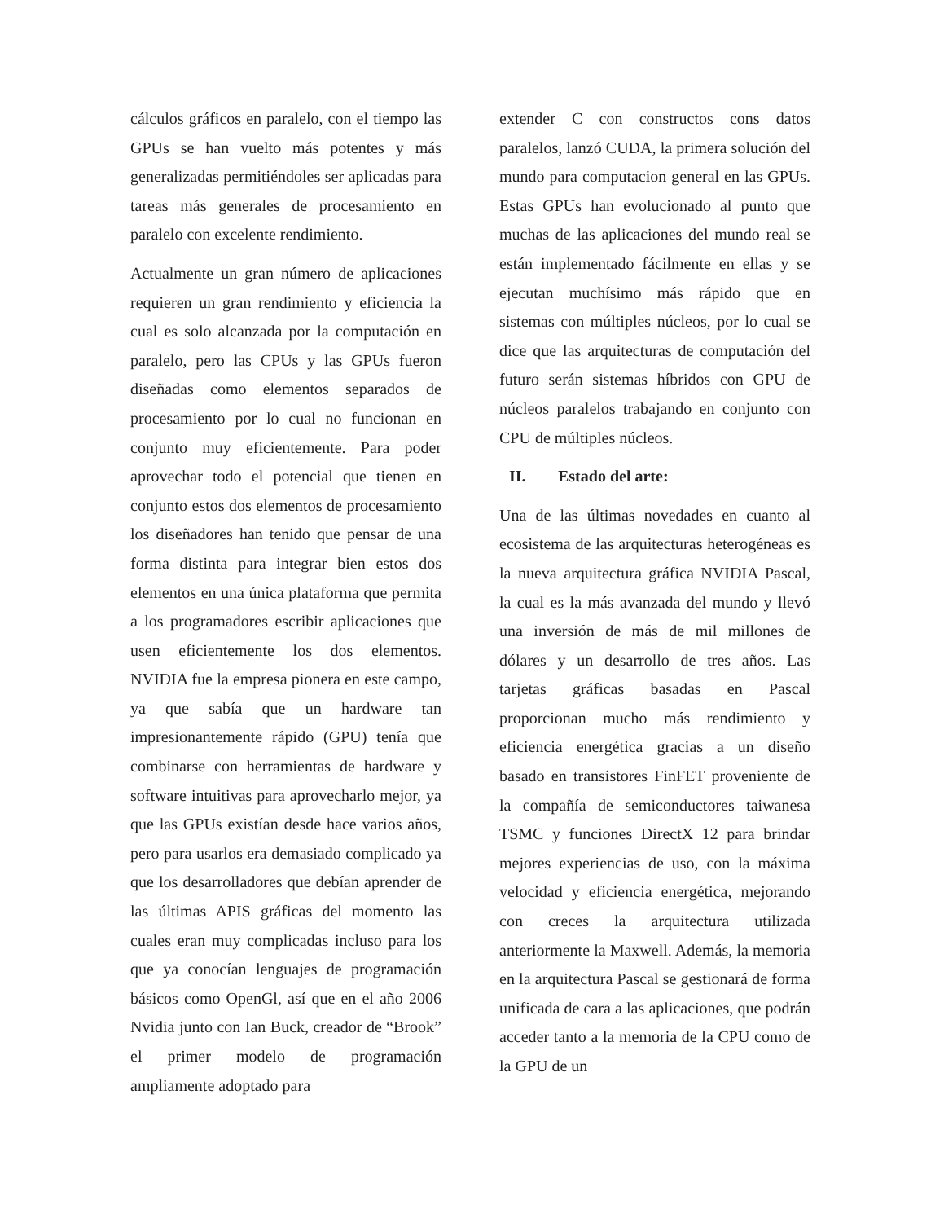cálculos gráficos en paralelo, con el tiempo las GPUs se han vuelto más potentes y más generalizadas permitiéndoles ser aplicadas para tareas más generales de procesamiento en paralelo con excelente rendimiento.
Actualmente un gran número de aplicaciones requieren un gran rendimiento y eficiencia la cual es solo alcanzada por la computación en paralelo, pero las CPUs y las GPUs fueron diseñadas como elementos separados de procesamiento por lo cual no funcionan en conjunto muy eficientemente. Para poder aprovechar todo el potencial que tienen en conjunto estos dos elementos de procesamiento los diseñadores han tenido que pensar de una forma distinta para integrar bien estos dos elementos en una única plataforma que permita a los programadores escribir aplicaciones que usen eficientemente los dos elementos. NVIDIA fue la empresa pionera en este campo, ya que sabía que un hardware tan impresionantemente rápido (GPU) tenía que combinarse con herramientas de hardware y software intuitivas para aprovecharlo mejor, ya que las GPUs existían desde hace varios años, pero para usarlos era demasiado complicado ya que los desarrolladores que debían aprender de las últimas APIS gráficas del momento las cuales eran muy complicadas incluso para los que ya conocían lenguajes de programación básicos como OpenGl, así que en el año 2006 Nvidia junto con Ian Buck, creador de “Brook” el primer modelo de programación ampliamente adoptado para
extender C con constructos cons datos paralelos, lanzó CUDA, la primera solución del mundo para computacion general en las GPUs. Estas GPUs han evolucionado al punto que muchas de las aplicaciones del mundo real se están implementado fácilmente en ellas y se ejecutan muchísimo más rápido que en sistemas con múltiples núcleos, por lo cual se dice que las arquitecturas de computación del futuro serán sistemas híbridos con GPU de núcleos paralelos trabajando en conjunto con CPU de múltiples núcleos.
II. Estado del arte:
Una de las últimas novedades en cuanto al ecosistema de las arquitecturas heterogéneas es la nueva arquitectura gráfica NVIDIA Pascal, la cual es la más avanzada del mundo y llevó una inversión de más de mil millones de dólares y un desarrollo de tres años. Las tarjetas gráficas basadas en Pascal proporcionan mucho más rendimiento y eficiencia energética gracias a un diseño basado en transistores FinFET proveniente de la compañía de semiconductores taiwanesa TSMC y funciones DirectX 12 para brindar mejores experiencias de uso, con la máxima velocidad y eficiencia energética, mejorando con creces la arquitectura utilizada anteriormente la Maxwell. Además, la memoria en la arquitectura Pascal se gestionará de forma unificada de cara a las aplicaciones, que podrán acceder tanto a la memoria de la CPU como de la GPU de un